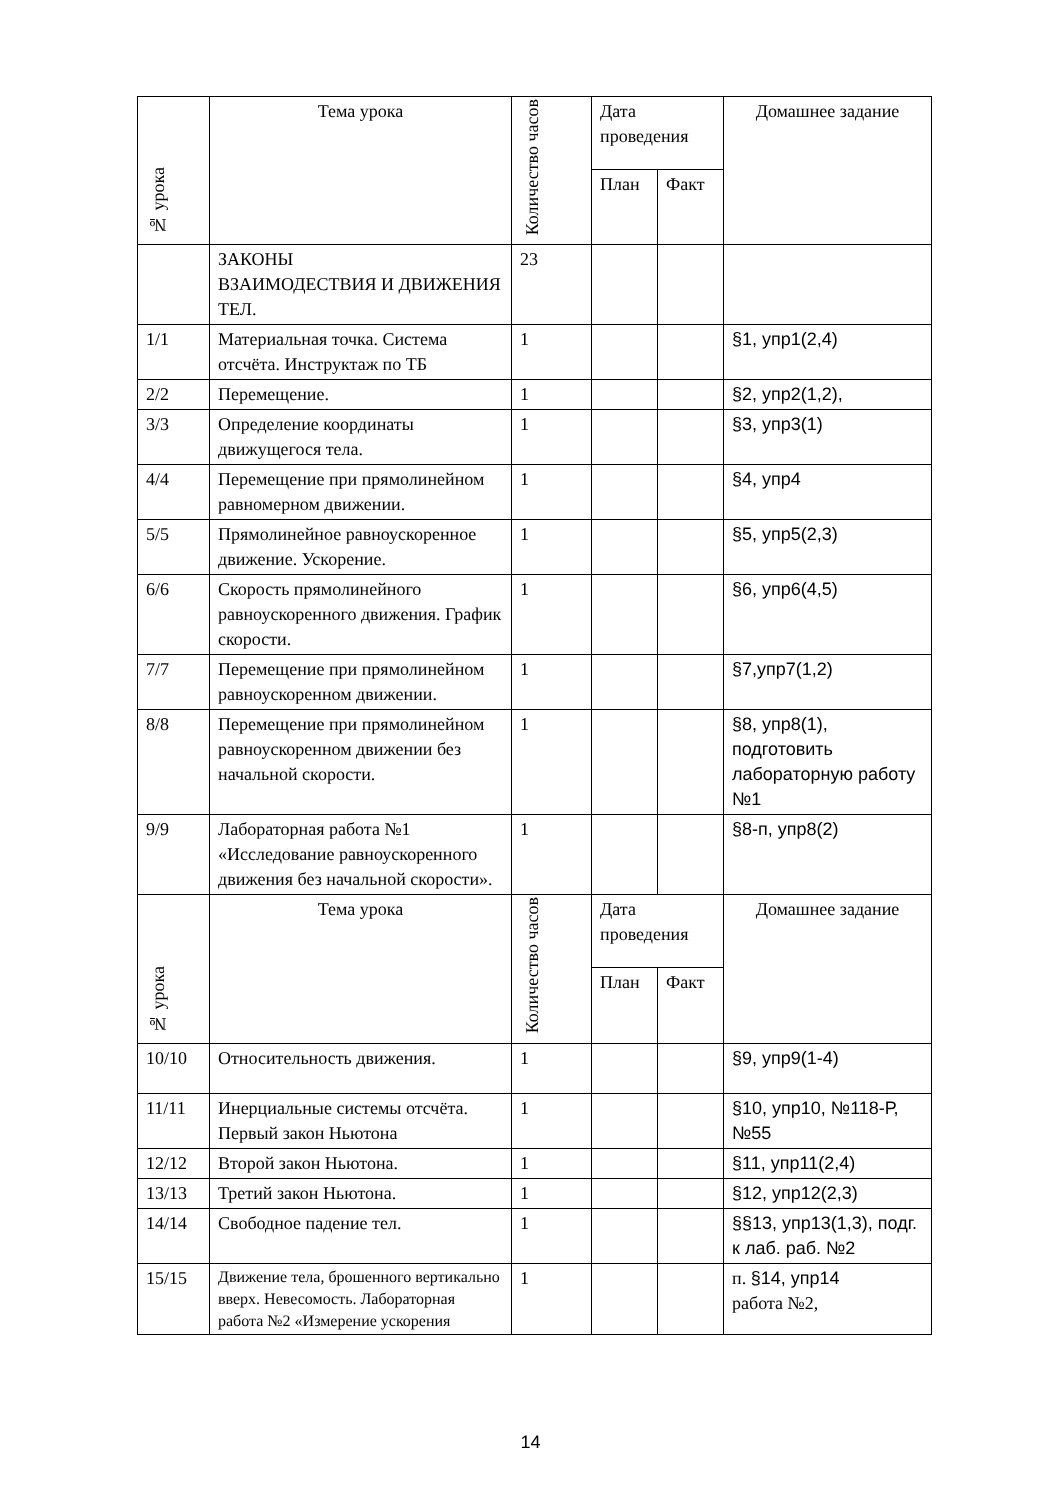| № урока | Тема урока | Количество часов | Дата проведения | | Домашнее задание |
| --- | --- | --- | --- | --- | --- |
| | | | План | Факт | |
| | ЗАКОНЫ ВЗАИМОДЕСТВИЯ И ДВИЖЕНИЯ ТЕЛ. | 23 | | | |
| 1/1 | Материальная точка. Система отсчёта. Инструктаж по ТБ | 1 | | | §1, упр1(2,4) |
| 2/2 | Перемещение. | 1 | | | §2, упр2(1,2), |
| 3/3 | Определение координаты движущегося тела. | 1 | | | §3, упр3(1) |
| 4/4 | Перемещение при прямолинейном равномерном движении. | 1 | | | §4, упр4 |
| 5/5 | Прямолинейное равноускоренное движение. Ускорение. | 1 | | | §5, упр5(2,3) |
| 6/6 | Скорость прямолинейного равноускоренного движения. График скорости. | 1 | | | §6, упр6(4,5) |
| 7/7 | Перемещение при прямолинейном равноускоренном движении. | 1 | | | §7,упр7(1,2) |
| 8/8 | Перемещение при прямолинейном равноускоренном движении без начальной скорости. | 1 | | | §8, упр8(1), подготовить лабораторную работу №1 |
| 9/9 | Лабораторная работа №1 «Исследование равноускоренного движения без начальной скорости». | 1 | | | §8-п, упр8(2) |
| № урока | Тема урока | Количество часов | Дата проведения | | Домашнее задание |
| | | | План | Факт | |
| 10/10 | Относительность движения. | 1 | | | §9, упр9(1-4) |
| 11/11 | Инерциальные системы отсчёта. Первый закон Ньютона | 1 | | | §10, упр10, №118-Р, №55 |
| 12/12 | Второй закон Ньютона. | 1 | | | §11, упр11(2,4) |
| 13/13 | Третий закон Ньютона. | 1 | | | §12, упр12(2,3) |
| 14/14 | Свободное падение тел. | 1 | | | §§13, упр13(1,3), подг. к лаб. раб. №2 |
| 15/15 | Движение тела, брошенного вертикально вверх. Невесомость. Лабораторная работа №2 «Измерение ускорения | 1 | | | п. §14, упр14 работа №2, |
14